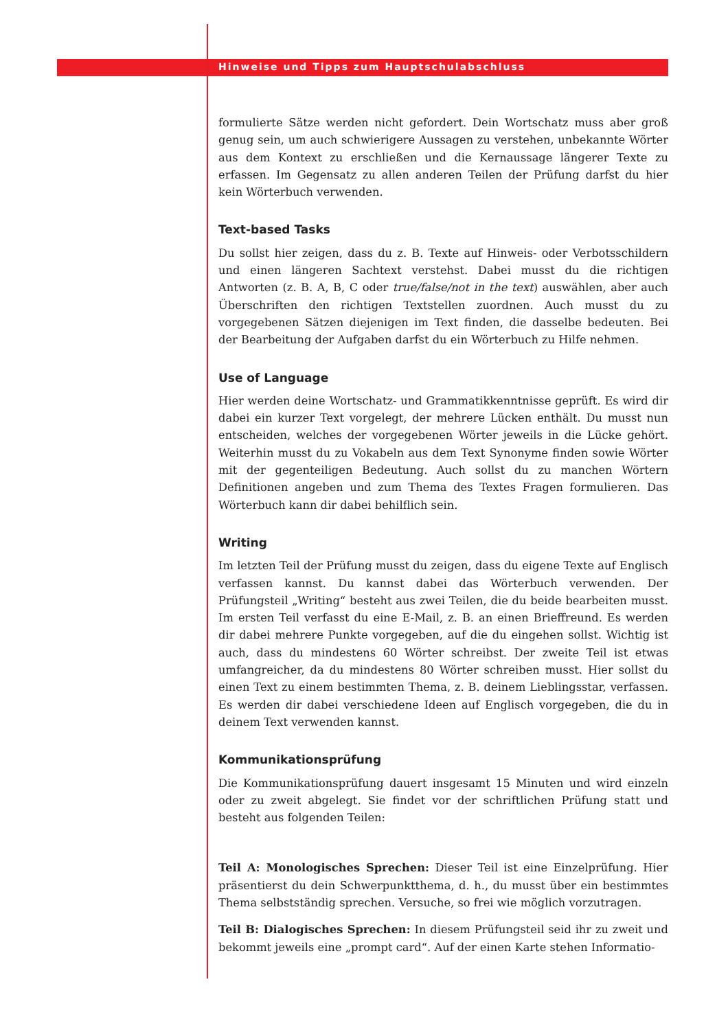Hinweise und Tipps zum Hauptschulabschluss
formulierte Sätze werden nicht gefordert. Dein Wortschatz muss aber groß genug sein, um auch schwierigere Aussagen zu verstehen, unbekannte Wörter aus dem Kontext zu erschließen und die Kernaussage längerer Texte zu erfassen. Im Gegensatz zu allen anderen Teilen der Prüfung darfst du hier kein Wörter­buch verwenden.
Text-based Tasks
Du sollst hier zeigen, dass du z. B. Texte auf Hinweis- oder Verbotsschildern und einen längeren Sachtext verstehst. Dabei musst du die richtigen Antworten (z. B. A, B, C oder true/false/not in the text) auswählen, aber auch Überschriften den richtigen Textstellen zuordnen. Auch musst du zu vorgegebenen Sätzen diejenigen im Text finden, die dasselbe bedeuten. Bei der Bearbeitung der Auf­gaben darfst du ein Wörterbuch zu Hilfe nehmen.
Use of Language
Hier werden deine Wortschatz- und Grammatikkenntnisse geprüft. Es wird dir dabei ein kurzer Text vorgelegt, der mehrere Lücken enthält. Du musst nun ent­scheiden, welches der vorgegebenen Wörter jeweils in die Lücke gehört. Wei­terhin musst du zu Vokabeln aus dem Text Synonyme finden sowie Wörter mit der gegenteiligen Bedeutung. Auch sollst du zu manchen Wörtern Definitionen angeben und zum Thema des Textes Fragen formulieren. Das Wörterbuch kann dir dabei behilflich sein.
Writing
Im letzten Teil der Prüfung musst du zeigen, dass du eigene Texte auf Englisch verfassen kannst. Du kannst dabei das Wörterbuch verwenden. Der Prüfungsteil „Writing“ besteht aus zwei Teilen, die du beide bearbeiten musst. Im ersten Teil verfasst du eine E-Mail, z. B. an einen Brieffreund. Es werden dir dabei mehrere Punkte vorgegeben, auf die du eingehen sollst. Wichtig ist auch, dass du min­destens 60 Wörter schreibst. Der zweite Teil ist etwas umfangreicher, da du mindestens 80 Wörter schreiben musst. Hier sollst du einen Text zu einem be­stimmten Thema, z. B. deinem Lieblingsstar, verfassen. Es werden dir dabei ver­schiedene Ideen auf Englisch vorgegeben, die du in deinem Text verwenden kannst.
Kommunikationsprüfung
Die Kommunikationsprüfung dauert insgesamt 15 Minuten und wird einzeln oder zu zweit abgelegt. Sie findet vor der schriftlichen Prüfung statt und besteht aus folgenden Teilen:
Teil A: Monologisches Sprechen: Dieser Teil ist eine Einzelprüfung. Hier präsentierst du dein Schwerpunktthema, d. h., du musst über ein bestimmtes Thema selbstständig sprechen. Versuche, so frei wie möglich vorzutragen.
Teil B: Dialogisches Sprechen: In diesem Prüfungsteil seid ihr zu zweit und bekommt jeweils eine „prompt card“. Auf der einen Karte stehen Informatio-